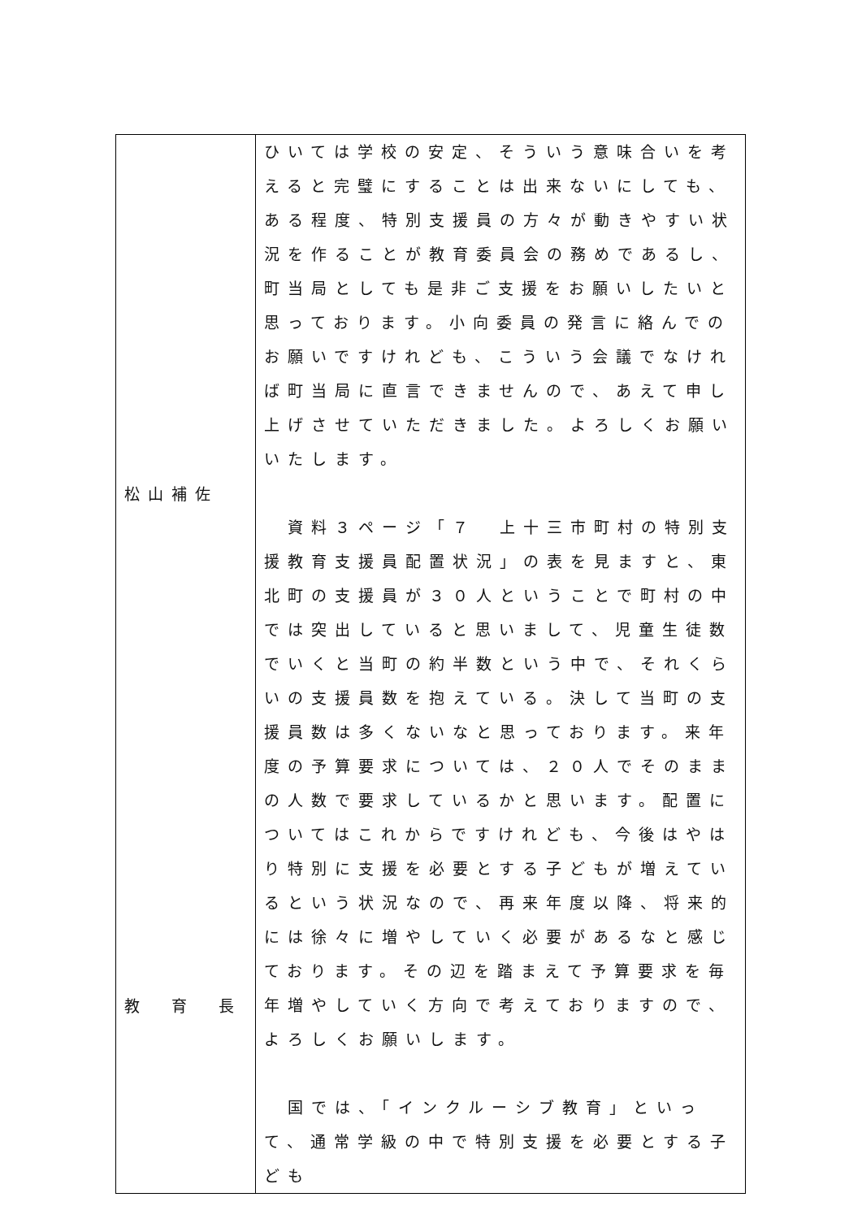| 松山補佐 教 育 長 | ひいては学校の安定、そういう意味合いを考えると完璧にすることは出来ないにしても、ある程度、特別支援員の方々が動きやすい状況を作ることが教育委員会の務めであるし、町当局としても是非ご支援をお願いしたいと思っております。小向委員の発言に絡んでのお願いですけれども、こういう会議でなければ町当局に直言できませんので、あえて申し上げさせていただきました。よろしくお願いいたします。 資料３ページ「７ 上十三市町村の特別支援教育支援員配置状況」の表を見ますと、東北町の支援員が３０人ということで町村の中では突出していると思いまして、児童生徒数でいくと当町の約半数という中で、それくらいの支援員数を抱えている。決して当町の支援員数は多くないなと思っております。来年度の予算要求については、２０人でそのままの人数で要求しているかと思います。配置についてはこれからですけれども、今後はやはり特別に支援を必要とする子どもが増えているという状況なので、再来年度以降、将来的には徐々に増やしていく必要があるなと感じております。その辺を踏まえて予算要求を毎年増やしていく方向で考えておりますので、よろしくお願いします。 国では、「インクルーシブ教育」といって、通常学級の中で特別支援を必要とする子ども |